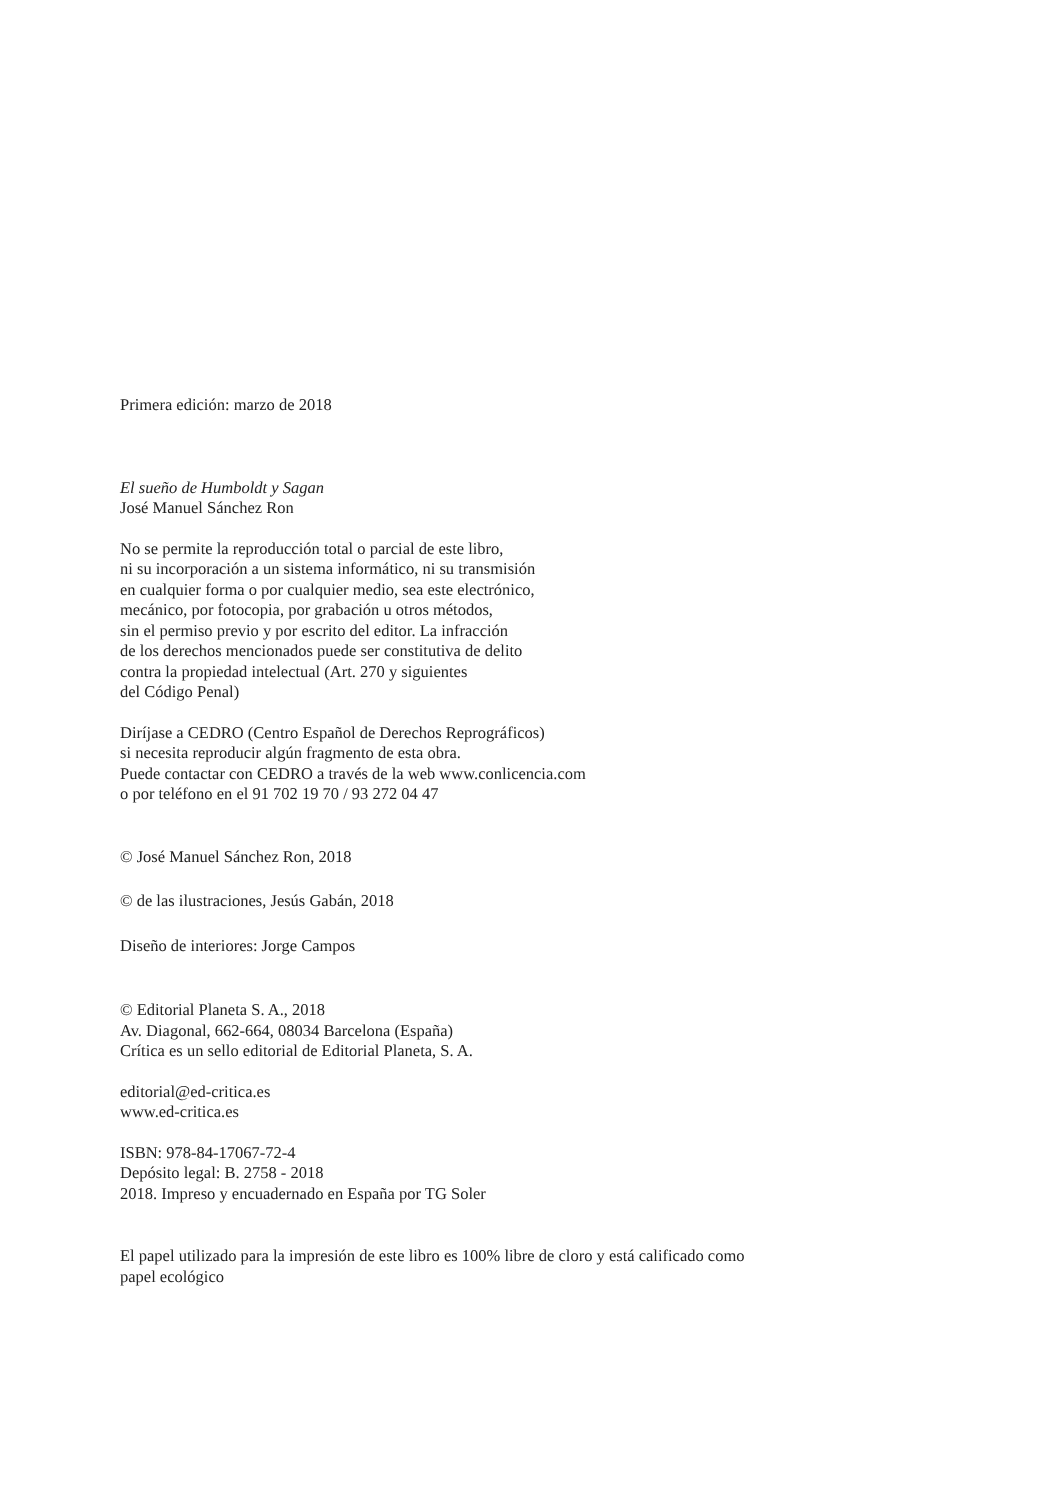Primera edición: marzo de 2018
El sueño de Humboldt y Sagan
José Manuel Sánchez Ron
No se permite la reproducción total o parcial de este libro,
ni su incorporación a un sistema informático, ni su transmisión
en cualquier forma o por cualquier medio, sea este electrónico,
mecánico, por fotocopia, por grabación u otros métodos,
sin el permiso previo y por escrito del editor. La infracción
de los derechos mencionados puede ser constitutiva de delito
contra la propiedad intelectual (Art. 270 y siguientes
del Código Penal)
Diríjase a CEDRO (Centro Español de Derechos Reprográficos)
si necesita reproducir algún fragmento de esta obra.
Puede contactar con CEDRO a través de la web www.conlicencia.com
o por teléfono en el 91 702 19 70 / 93 272 04 47
© José Manuel Sánchez Ron, 2018
© de las ilustraciones, Jesús Gabán, 2018
Diseño de interiores: Jorge Campos
© Editorial Planeta S. A., 2018
Av. Diagonal, 662-664, 08034 Barcelona (España)
Crítica es un sello editorial de Editorial Planeta, S. A.
editorial@ed-critica.es
www.ed-critica.es
ISBN: 978-84-17067-72-4
Depósito legal: B. 2758 - 2018
2018. Impreso y encuadernado en España por TG Soler
El papel utilizado para la impresión de este libro es 100% libre de cloro y está calificado como
papel ecológico